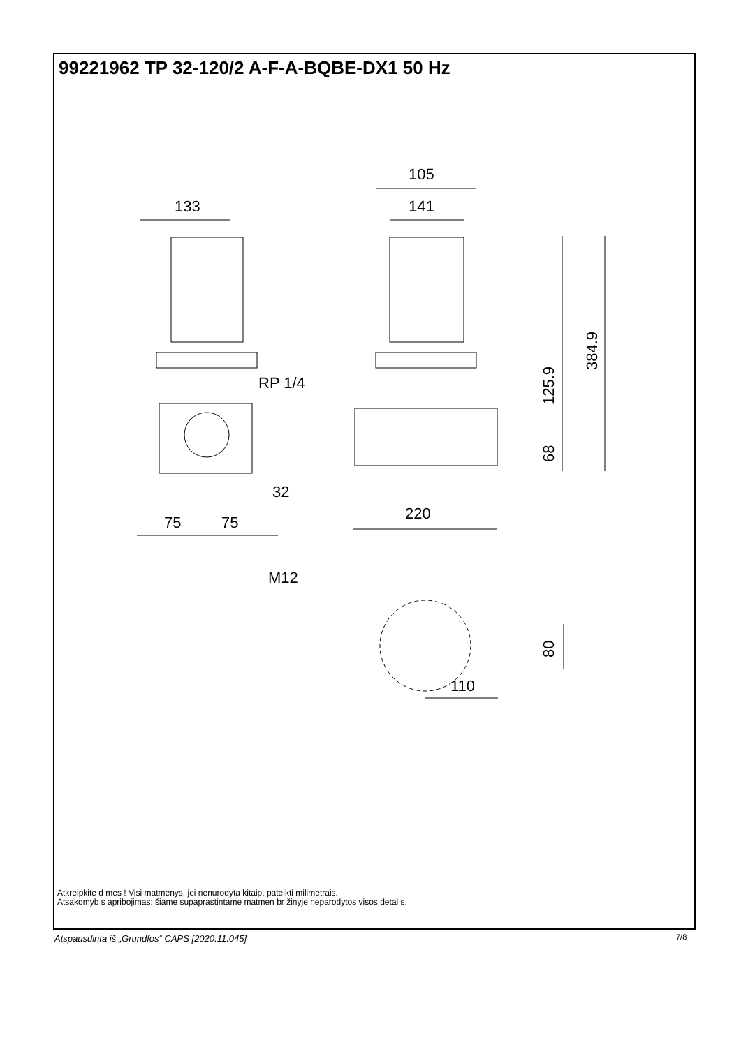99221962 TP 32-120/2 A-F-A-BQBE-DX1 50 Hz
105
141
133
RP 1/4
32
220
75
75
M12
110
384.9
125.9
68
80
Atkreipkite d mes ! Visi matmenys, jei nenurodyta kitaip, pateikti milimetrais.
Atsakomyb s apribojimas: šiame supaprastintame matmen br žinyje neparodytos visos detal s.
Atspausdinta iš „Grundfos“ CAPS [2020.11.045]
7/8